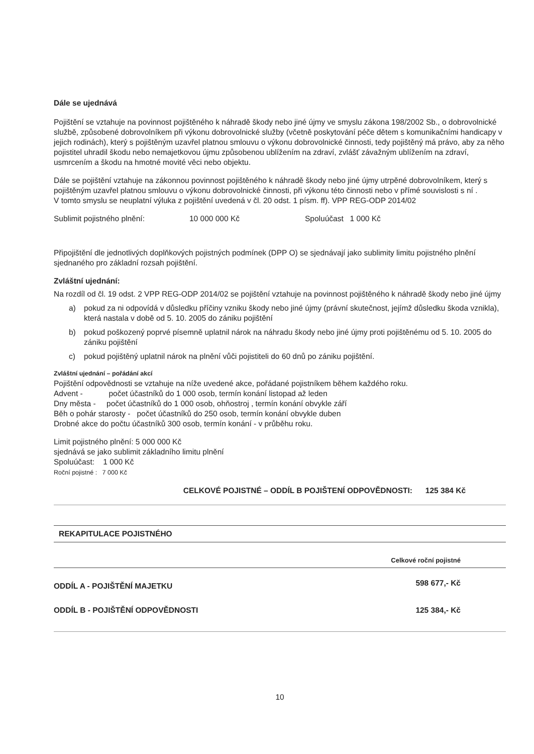Dále se ujednává
Pojištění se vztahuje na povinnost pojištěného k náhradě škody nebo jiné újmy ve smyslu zákona 198/2002 Sb., o dobrovolnické službě, způsobené dobrovolníkem při výkonu dobrovolnické služby (včetně poskytování péče dětem s komunikačními handicapy v jejich rodinách), který s pojištěným uzavřel platnou smlouvu o výkonu dobrovolnické činnosti, tedy pojištěný má právo, aby za něho pojistitel uhradil škodu nebo nemajetkovou újmu způsobenou ublížením na zdraví, zvlášť závažným ublížením na zdraví, usmrcením a škodu na hmotné movité věci nebo objektu.
Dále se pojištění vztahuje na zákonnou povinnost pojištěného k náhradě škody nebo jiné újmy utrpěné dobrovolníkem, který s pojištěným uzavřel platnou smlouvu o výkonu dobrovolnické činnosti, při výkonu této činnosti nebo v přímé souvislosti s ní .
V tomto smyslu se neuplatní výluka z pojištění uvedená v čl. 20 odst. 1 písm. ff). VPP REG-ODP 2014/02
Sublimit pojistného plnění: 10 000 000 Kč Spoluúčast 1 000 Kč
Připojištění dle jednotlivých doplňkových pojistných podmínek (DPP O) se sjednávají jako sublimity limitu pojistného plnění sjednaného pro základní rozsah pojištění.
Zvláštní ujednání:
Na rozdíl od čl. 19 odst. 2 VPP REG-ODP 2014/02 se pojištění vztahuje na povinnost pojištěného k náhradě škody nebo jiné újmy
a) pokud za ni odpovídá v důsledku příčiny vzniku škody nebo jiné újmy (právní skutečnost, jejímž důsledku škoda vznikla), která nastala v době od 5. 10. 2005 do zániku pojištění
b) pokud poškozený poprvé písemně uplatnil nárok na náhradu škody nebo jiné újmy proti pojištěnému od 5. 10. 2005 do zániku pojištění
c) pokud pojištěný uplatnil nárok na plnění vůči pojistiteli do 60 dnů po zániku pojištění.
Zvláštní ujednání – pořádání akcí
Pojištění odpovědnosti se vztahuje na níže uvedené akce, pořádané pojistníkem během každého roku.
Advent - počet účastníků do 1 000 osob, termín konání listopad až leden
Dny města - počet účastníků do 1 000 osob, ohňostroj , termín konání obvykle září
Běh o pohár starosty - počet účastníků do 250 osob, termín konání obvykle duben
Drobné akce do počtu účastníků 300 osob, termín konání - v průběhu roku.
Limit pojistného plnění: 5 000 000 Kč
sjednává se jako sublimit základního limitu plnění
Spoluúčast: 1 000 Kč
Roční pojistné : 7 000 Kč
CELKOVÉ POJISTNÉ – ODDÍL B POJIŠTENÍ ODPOVĚDNOSTI: 125 384 Kč
REKAPITULACE POJISTNÉHO
| | Celkové roční pojistné |
| --- | --- |
| ODDÍL A - POJIŠTĚNÍ MAJETKU | 598 677,- Kč |
| ODDÍL B - POJIŠTĚNÍ ODPOVĚDNOSTI | 125 384,- Kč |
10